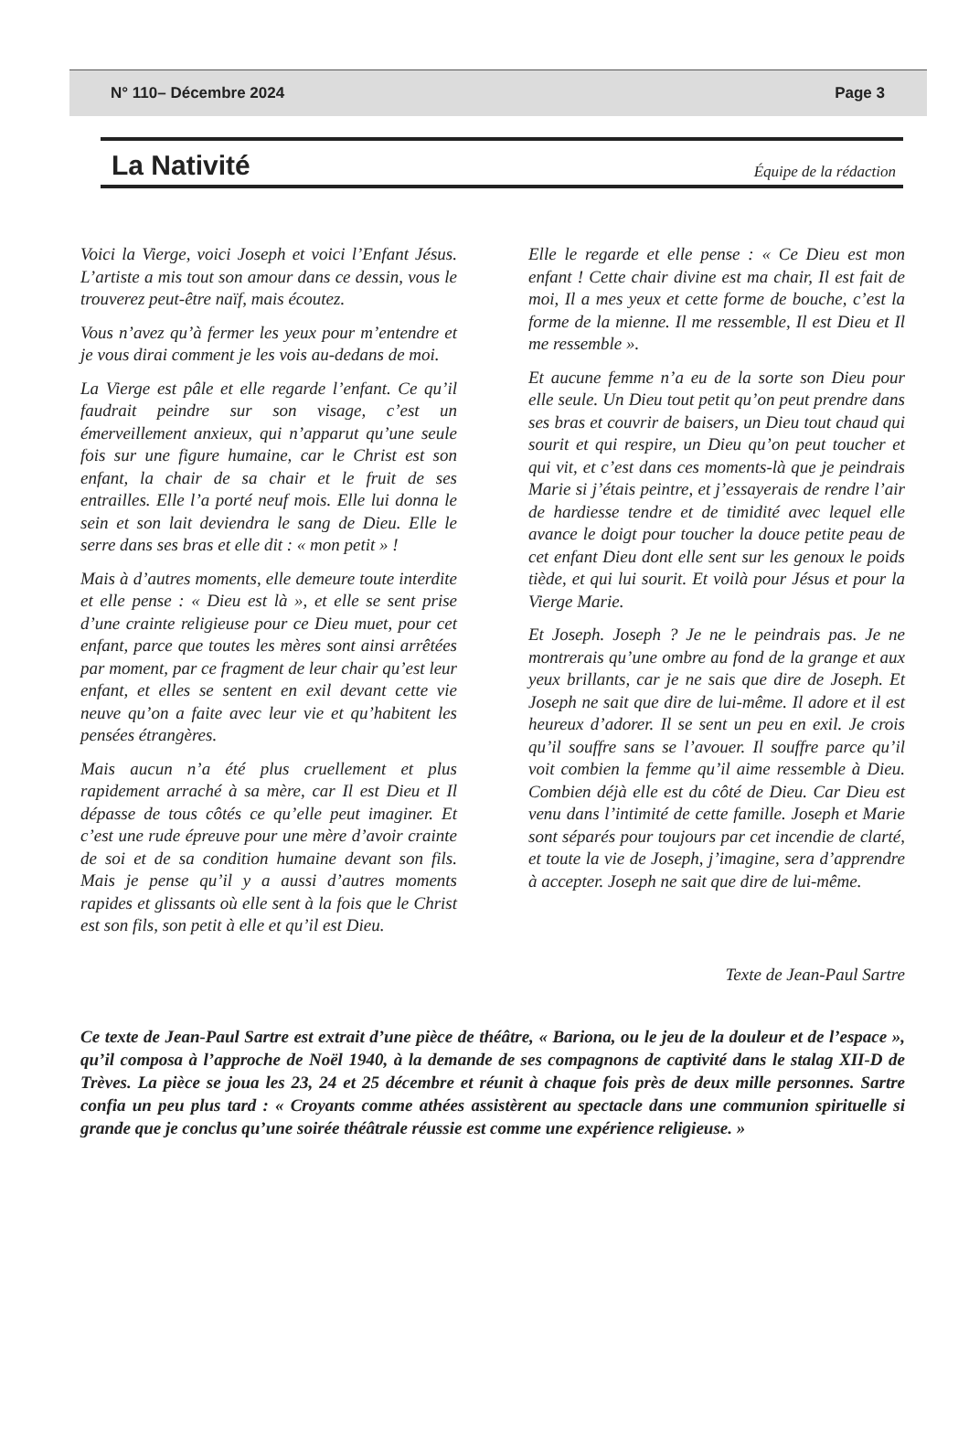N° 110– Décembre 2024 Page 3
La Nativité
Équipe de la rédaction
Voici la Vierge, voici Joseph et voici l’Enfant Jésus. L’artiste a mis tout son amour dans ce dessin, vous le trouverez peut-être naïf, mais écoutez.
Vous n’avez qu’à fermer les yeux pour m’entendre et je vous dirai comment je les vois au-dedans de moi.
La Vierge est pâle et elle regarde l’enfant. Ce qu’il faudrait peindre sur son visage, c’est un émerveillement anxieux, qui n’apparut qu’une seule fois sur une figure humaine, car le Christ est son enfant, la chair de sa chair et le fruit de ses entrailles. Elle l’a porté neuf mois. Elle lui donna le sein et son lait deviendra le sang de Dieu. Elle le serre dans ses bras et elle dit : « mon petit » !
Mais à d’autres moments, elle demeure toute interdite et elle pense : « Dieu est là », et elle se sent prise d’une crainte religieuse pour ce Dieu muet, pour cet enfant, parce que toutes les mères sont ainsi arrêtées par moment, par ce fragment de leur chair qu’est leur enfant, et elles se sentent en exil devant cette vie neuve qu’on a faite avec leur vie et qu’habitent les pensées étrangères.
Mais aucun n’a été plus cruellement et plus rapidement arraché à sa mère, car Il est Dieu et Il dépasse de tous côtés ce qu’elle peut imaginer. Et c’est une rude épreuve pour une mère d’avoir crainte de soi et de sa condition humaine devant son fils. Mais je pense qu’il y a aussi d’autres moments rapides et glissants où elle sent à la fois que le Christ est son fils, son petit à elle et qu’il est Dieu.
Elle le regarde et elle pense : « Ce Dieu est mon enfant ! Cette chair divine est ma chair, Il est fait de moi, Il a mes yeux et cette forme de bouche, c’est la forme de la mienne. Il me ressemble, Il est Dieu et Il me ressemble ».
Et aucune femme n’a eu de la sorte son Dieu pour elle seule. Un Dieu tout petit qu’on peut prendre dans ses bras et couvrir de baisers, un Dieu tout chaud qui sourit et qui respire, un Dieu qu’on peut toucher et qui vit, et c’est dans ces moments-là que je peindrais Marie si j’étais peintre, et j’essayerais de rendre l’air de hardiesse tendre et de timidité avec lequel elle avance le doigt pour toucher la douce petite peau de cet enfant Dieu dont elle sent sur les genoux le poids tiède, et qui lui sourit. Et voilà pour Jésus et pour la Vierge Marie.
Et Joseph. Joseph ? Je ne le peindrais pas. Je ne montrerais qu’une ombre au fond de la grange et aux yeux brillants, car je ne sais que dire de Joseph. Et Joseph ne sait que dire de lui-même. Il adore et il est heureux d’adorer. Il se sent un peu en exil. Je crois qu’il souffre sans se l’avouer. Il souffre parce qu’il voit combien la femme qu’il aime ressemble à Dieu. Combien déjà elle est du côté de Dieu. Car Dieu est venu dans l’intimité de cette famille. Joseph et Marie sont séparés pour toujours par cet incendie de clarté, et toute la vie de Joseph, j’imagine, sera d’apprendre à accepter. Joseph ne sait que dire de lui-même.
Texte de Jean-Paul Sartre
Ce texte de Jean-Paul Sartre est extrait d’une pièce de théâtre, « Bariona, ou le jeu de la douleur et de l’espace », qu’il composa à l’approche de Noël 1940, à la demande de ses compagnons de captivité dans le stalag XII-D de Trèves. La pièce se joua les 23, 24 et 25 décembre et réunit à chaque fois près de deux mille personnes. Sartre confia un peu plus tard : « Croyants comme athées assistèrent au spectacle dans une communion spirituelle si grande que je conclus qu’une soirée théâtrale réussie est comme une expérience religieuse. »